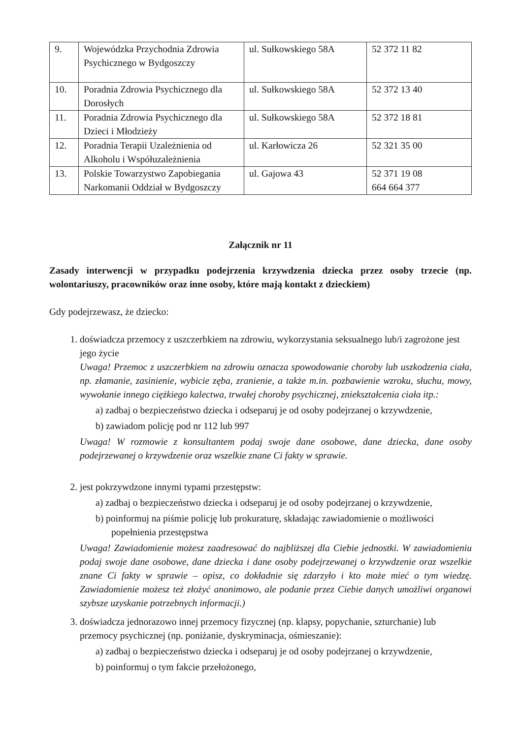| 9. | Wojewódzka Przychodnia Zdrowia Psychicznego w Bydgoszczy | ul. Sułkowskiego 58A | 52 372 11 82 |
| 10. | Poradnia Zdrowia Psychicznego dla Dorosłych | ul. Sułkowskiego 58A | 52 372 13 40 |
| 11. | Poradnia Zdrowia Psychicznego dla Dzieci i Młodzieży | ul. Sułkowskiego 58A | 52 372 18 81 |
| 12. | Poradnia Terapii Uzależnienia od Alkoholu i Współuzależnienia | ul. Karłowicza 26 | 52 321 35 00 |
| 13. | Polskie Towarzystwo Zapobiegania Narkomanii Oddział w Bydgoszczy | ul. Gajowa 43 | 52 371 19 08 664 664 377 |
Załącznik nr 11
Zasady interwencji w przypadku podejrzenia krzywdzenia dziecka przez osoby trzecie (np. wolontariuszy, pracowników oraz inne osoby, które mają kontakt z dzieckiem)
Gdy podejrzewasz, że dziecko:
1. doświadcza przemocy z uszczerbkiem na zdrowiu, wykorzystania seksualnego lub/i zagrożone jest jego życie
Uwaga! Przemoc z uszczerbkiem na zdrowiu oznacza spowodowanie choroby lub uszkodzenia ciała, np. złamanie, zasinienie, wybicie zęba, zranienie, a także m.in. pozbawienie wzroku, słuchu, mowy, wywołanie innego ciężkiego kalectwa, trwałej choroby psychicznej, zniekształcenia ciała itp.:
a) zadbaj o bezpieczeństwo dziecka i odseparuj je od osoby podejrzanej o krzywdzenie,
b) zawiadom policję pod nr 112 lub 997
Uwaga! W rozmowie z konsultantem podaj swoje dane osobowe, dane dziecka, dane osoby podejrzewanej o krzywdzenie oraz wszelkie znane Ci fakty w sprawie.
2. jest pokrzywdzone innymi typami przestępstw:
a) zadbaj o bezpieczeństwo dziecka i odseparuj je od osoby podejrzanej o krzywdzenie,
b) poinformuj na piśmie policję lub prokuraturę, składając zawiadomienie o możliwości popełnienia przestępstwa
Uwaga! Zawiadomienie możesz zaadresować do najbliższej dla Ciebie jednostki. W zawiadomieniu podaj swoje dane osobowe, dane dziecka i dane osoby podejrzewanej o krzywdzenie oraz wszelkie znane Ci fakty w sprawie – opisz, co dokładnie się zdarzyło i kto może mieć o tym wiedzę. Zawiadomienie możesz też złożyć anonimowo, ale podanie przez Ciebie danych umożliwi organowi szybsze uzyskanie potrzebnych informacji.)
3. doświadcza jednorazowo innej przemocy fizycznej (np. klapsy, popychanie, szturchanie) lub przemocy psychicznej (np. poniżanie, dyskryminacja, ośmieszanie):
a) zadbaj o bezpieczeństwo dziecka i odseparuj je od osoby podejrzanej o krzywdzenie,
b) poinformuj o tym fakcie przełożonego,